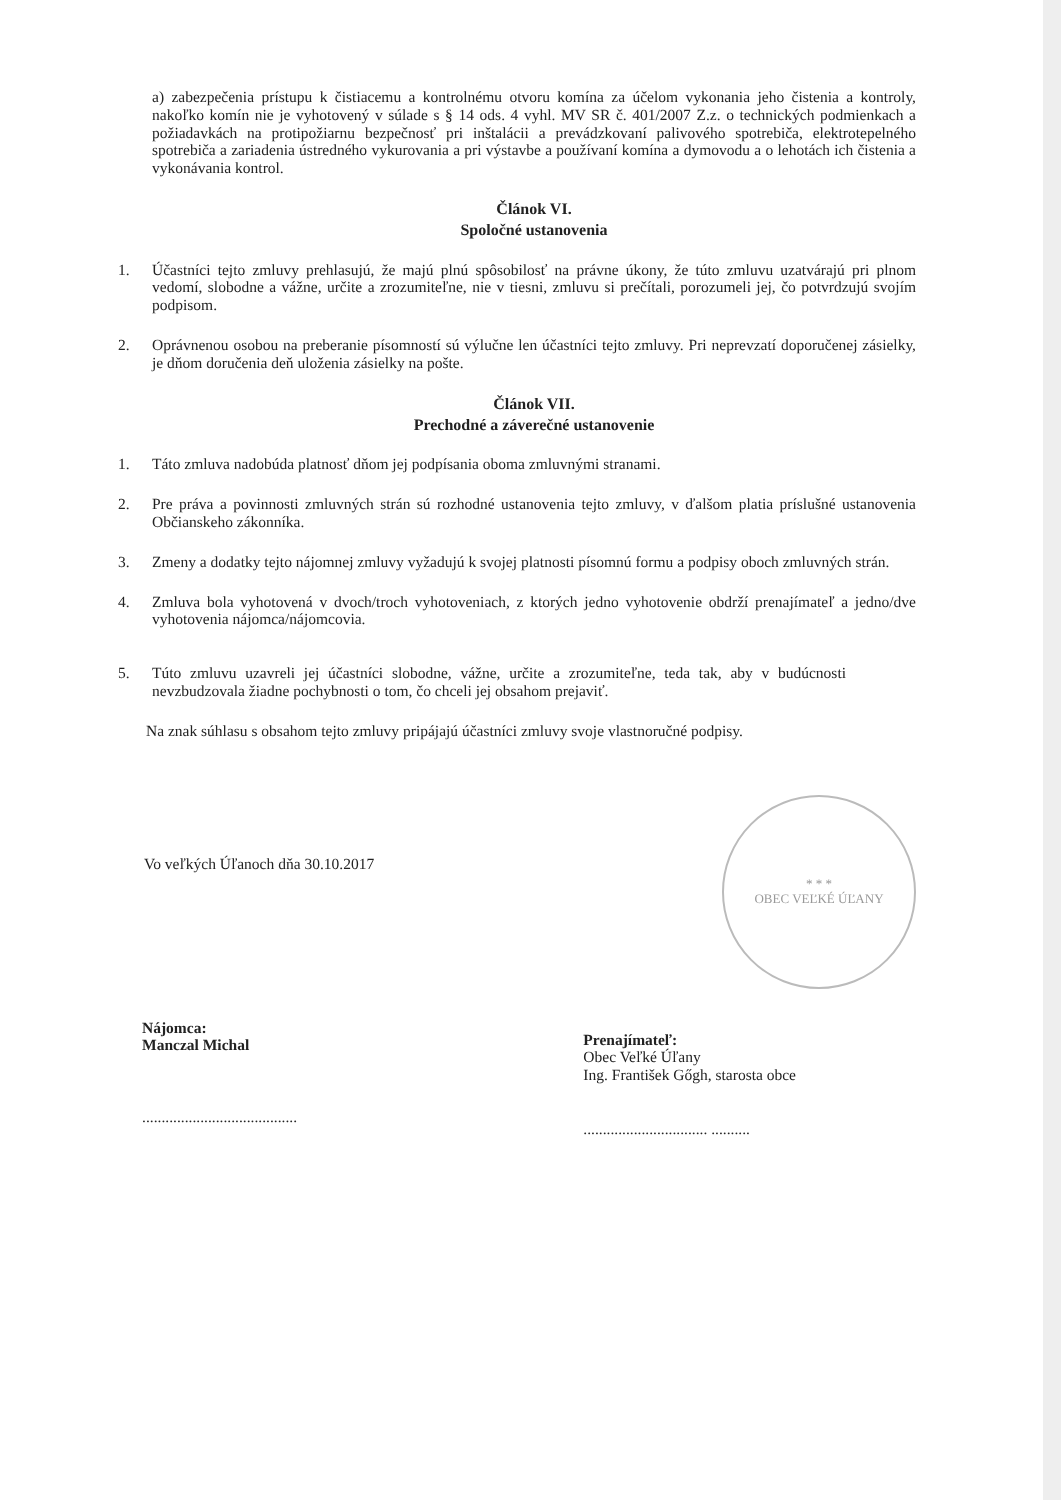a) zabezpečenia prístupu k čistiacemu a kontrolnému otvoru komína za účelom vykonania jeho čistenia a kontroly, nakoľko komín nie je vyhotovený v súlade s § 14 ods. 4 vyhl. MV SR č. 401/2007 Z.z. o technických podmienkach a požiadavkách na protipožiarnu bezpečnosť pri inštalácii a prevádzkovaní palivového spotrebiča, elektrotepelného spotrebiča a zariadenia ústredného vykurovania a pri výstavbe a používaní komína a dymovodu a o lehotách ich čistenia a vykonávania kontrol.
Článok VI.
Spoločné ustanovenia
1. Účastníci tejto zmluvy prehlasujú, že majú plnú spôsobilosť na právne úkony, že túto zmluvu uzatvárajú pri plnom vedomí, slobodne a vážne, určite a zrozumiteľne, nie v tiesni, zmluvu si prečítali, porozumeli jej, čo potvrdzujú svojím podpisom.
2. Oprávnenou osobou na preberanie písomností sú výlučne len účastníci tejto zmluvy. Pri neprevzatí doporučenej zásielky, je dňom doručenia deň uloženia zásielky na pošte.
Článok VII.
Prechodné a záverečné ustanovenie
1. Táto zmluva nadobúda platnosť dňom jej podpísania oboma zmluvnými stranami.
2. Pre práva a povinnosti zmluvných strán sú rozhodné ustanovenia tejto zmluvy, v ďalšom platia príslušné ustanovenia Občianskeho zákonníka.
3. Zmeny a dodatky tejto nájomnej zmluvy vyžadujú k svojej platnosti písomnú formu a podpisy oboch zmluvných strán.
4. Zmluva bola vyhotovená v dvoch/troch vyhotoveniach, z ktorých jedno vyhotovenie obdrží prenajímateľ a jedno/dve vyhotovenia nájomca/nájomcovia.
5. Túto zmluvu uzavreli jej účastníci slobodne, vážne, určite a zrozumiteľne, teda tak, aby v budúcnosti nevzbudzovala žiadne pochybnosti o tom, čo chceli jej obsahom prejaviť.
Na znak súhlasu s obsahom tejto zmluvy pripájajú účastníci zmluvy svoje vlastnoručné podpisy.
Vo veľkých Úľanoch dňa 30.10.2017
* * *
OBEC VEĽKÉ ÚĽANY
Nájomca:
Manczal Michal
........................................
Prenajímateľ:
Obec Veľké Úľany
Ing. František Gőgh, starosta obce
................................ ..........